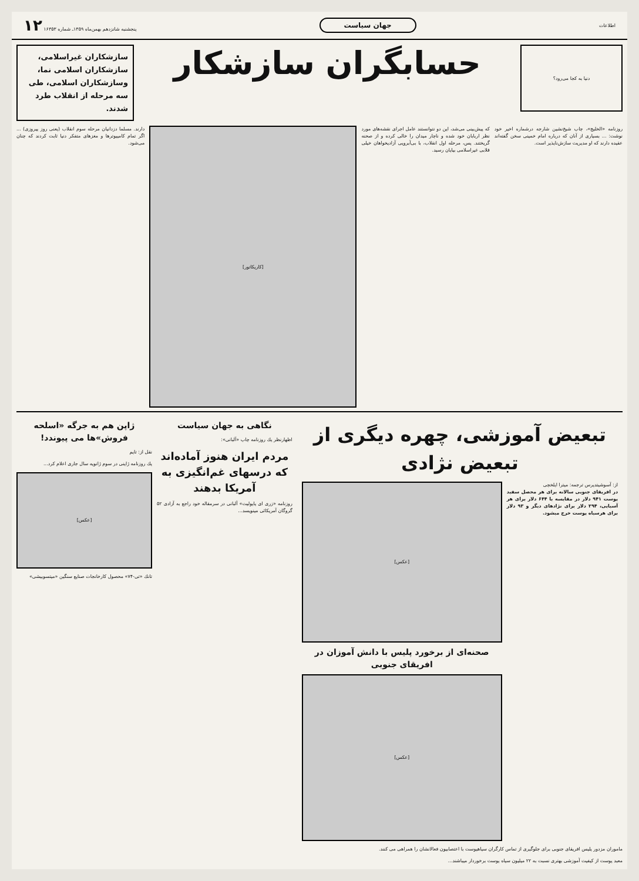اطلاعات
جهان سیاست
پنجشنبه شانزدهم بهمن‌ماه ۱۳۵۹ـ شماره ۱۶۳۵۳ ۱۲
دنیا به کجا می‌رود؟
حسابگران سازشکار
سازشکاران غیراسلامی، سازشکاران اسلامی نما، وسازشکاران اسلامی، طی سه مرحله از انقلاب طرد شدند.
روزنامه «الخلیج»، چاپ شیخ‌نشین شارجه درشماره اخیر خود نوشت: ... بسیاری از آنان که درباره امام خمینی سخن گفته‌اند عقیده دارند که او مدیریت سازش‌ناپذیر است.
که پیش‌بینی می‌شد، این دو نتوانستند عامل اجرای نقشه‌های مورد نظر اربابان خود شده و ناچار میدان را خالی کرده و از صحنه گریختند. پس، مرحله اول انقلاب، با بی‌آبرویی آزادیخواهان خیلی قلابی غیراسلامی بپایان رسید.
[کاریکاتور]
دارند. مسلما دزدانیان مرحله سوم انقلاب (یعنی روز پیروزی) ... اگر تمام کامپیوترها و مغزهای متفکر دنیا ثابت کردند که چنان می‌شود.
تبعیض آموزشی، چهره دیگری از تبعیض نژادی
از: آسوشیتدپرس ترجمه: میترا ایلخچی
در افریقای جنوبی سالانه برای هر محصل سفید پوست ۹۴۱ دلار در مقایسه با ۶۴۴ دلار برای هر آسیایی، ۲۹۴ دلار برای نژادهای دیگر و ۹۳ دلار برای هرسیاه پوست خرج میشود.
[عکس]
صحنه‌ای از برخورد پلیس با دانش آموزان در افریقای جنوبی
[عکس]
ماموران مزدور پلیس افریقای جنوبی برای جلوگیری از تماس کارگران سیاهپوست با اعتصابیون فعالانشان را همراهی می کنند.
معبد پوست از کیفیت آموزشی بهتری نسبت به ۲۲ میلیون سیاه پوست برخوردار میباشند...
نگاهی به جهان سیاست
اظهارنظر یك روزنامه چاپ «آلبانی»:
مردم ایران هنوز آماده‌اند که درسهای غم‌انگیزی به آمریکا بدهند
روزنامه «زری ای پاپولیت» آلبانی در سرمقاله خود راجع به آزادی ۵۲ گروگان آمریکائی مینویسد...
ژاپن هم به جرگه «اسلحه فروش»ها می پیوندد!
نقل از: تایم
یك روزنامه ژاپنی در سوم ژانویه سال جاری اعلام کرد...
[عکس]
تانك «تی-۷۴» محصول کارخانجات صنایع سنگین «میتسوبیشی»